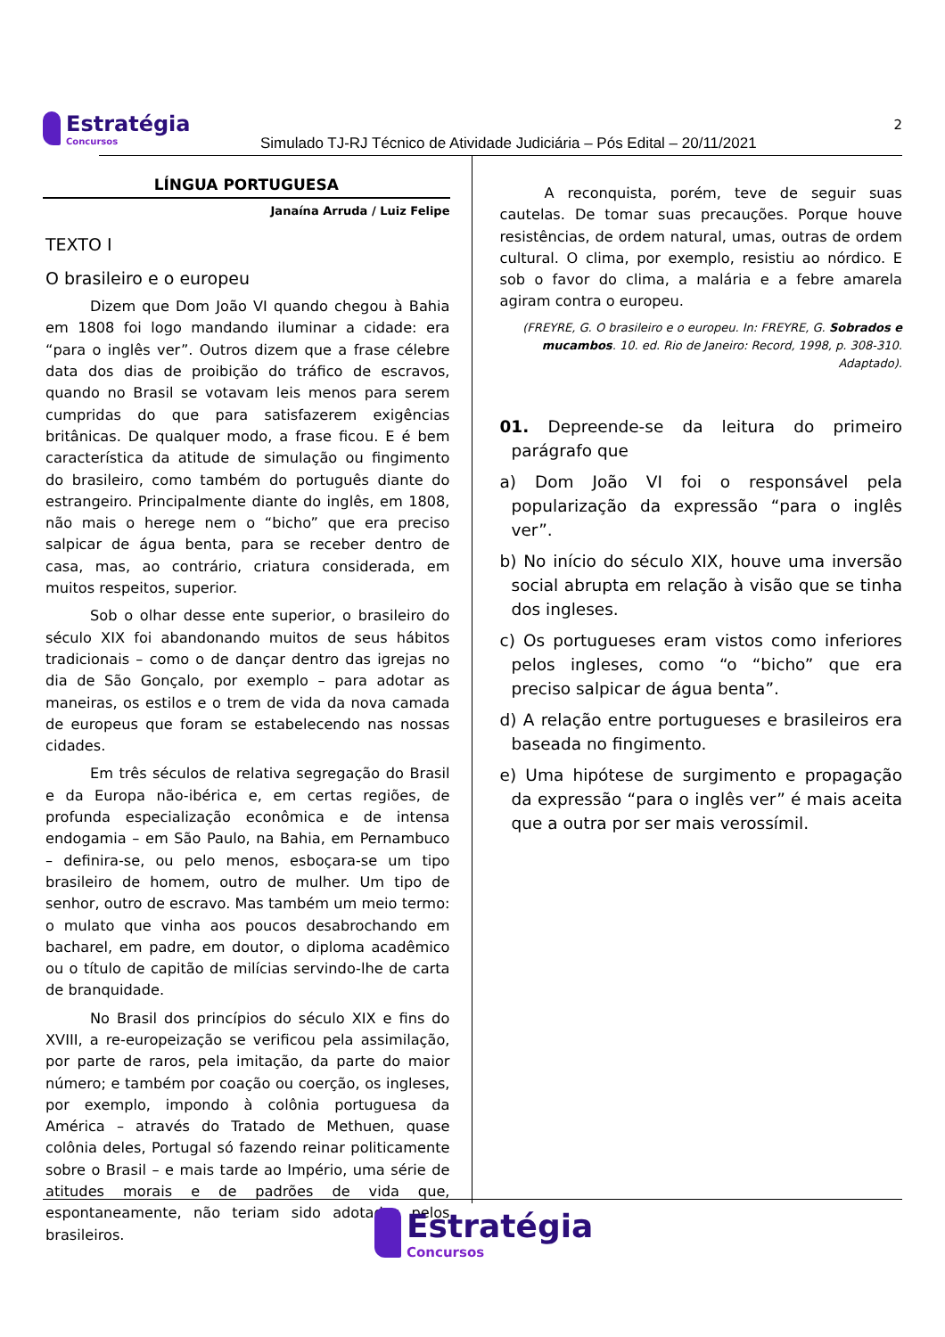Estratégia Concursos
Simulado TJ-RJ Técnico de Atividade Judiciária – Pós Edital – 20/11/2021
2
LÍNGUA PORTUGUESA
Janaína Arruda / Luiz Felipe
TEXTO I
O brasileiro e o europeu
Dizem que Dom João VI quando chegou à Bahia em 1808 foi logo mandando iluminar a cidade: era “para o inglês ver”. Outros dizem que a frase célebre data dos dias de proibição do tráfico de escravos, quando no Brasil se votavam leis menos para serem cumpridas do que para satisfazerem exigências britânicas. De qualquer modo, a frase ficou. E é bem característica da atitude de simulação ou fingimento do brasileiro, como também do português diante do estrangeiro. Principalmente diante do inglês, em 1808, não mais o herege nem o “bicho” que era preciso salpicar de água benta, para se receber dentro de casa, mas, ao contrário, criatura considerada, em muitos respeitos, superior.
Sob o olhar desse ente superior, o brasileiro do século XIX foi abandonando muitos de seus hábitos tradicionais – como o de dançar dentro das igrejas no dia de São Gonçalo, por exemplo – para adotar as maneiras, os estilos e o trem de vida da nova camada de europeus que foram se estabelecendo nas nossas cidades.
Em três séculos de relativa segregação do Brasil e da Europa não-ibérica e, em certas regiões, de profunda especialização econômica e de intensa endogamia – em São Paulo, na Bahia, em Pernambuco – definira-se, ou pelo menos, esboçara-se um tipo brasileiro de homem, outro de mulher. Um tipo de senhor, outro de escravo. Mas também um meio termo: o mulato que vinha aos poucos desabrochando em bacharel, em padre, em doutor, o diploma acadêmico ou o título de capitão de milícias servindo-lhe de carta de branquidade.
No Brasil dos princípios do século XIX e fins do XVIII, a re-europeização se verificou pela assimilação, por parte de raros, pela imitação, da parte do maior número; e também por coação ou coerção, os ingleses, por exemplo, impondo à colônia portuguesa da América – através do Tratado de Methuen, quase colônia deles, Portugal só fazendo reinar politicamente sobre o Brasil – e mais tarde ao Império, uma série de atitudes morais e de padrões de vida que, espontaneamente, não teriam sido adotados pelos brasileiros.
A reconquista, porém, teve de seguir suas cautelas. De tomar suas precauções. Porque houve resistências, de ordem natural, umas, outras de ordem cultural. O clima, por exemplo, resistiu ao nórdico. E sob o favor do clima, a malária e a febre amarela agiram contra o europeu.
(FREYRE, G. O brasileiro e o europeu. In: FREYRE, G. Sobrados e mucambos. 10. ed. Rio de Janeiro: Record, 1998, p. 308-310. Adaptado).
01. Depreende-se da leitura do primeiro parágrafo que
a) Dom João VI foi o responsável pela popularização da expressão “para o inglês ver”.
b) No início do século XIX, houve uma inversão social abrupta em relação à visão que se tinha dos ingleses.
c) Os portugueses eram vistos como inferiores pelos ingleses, como “o “bicho” que era preciso salpicar de água benta”.
d) A relação entre portugueses e brasileiros era baseada no fingimento.
e) Uma hipótese de surgimento e propagação da expressão “para o inglês ver” é mais aceita que a outra por ser mais verossímil.
Estratégia Concursos